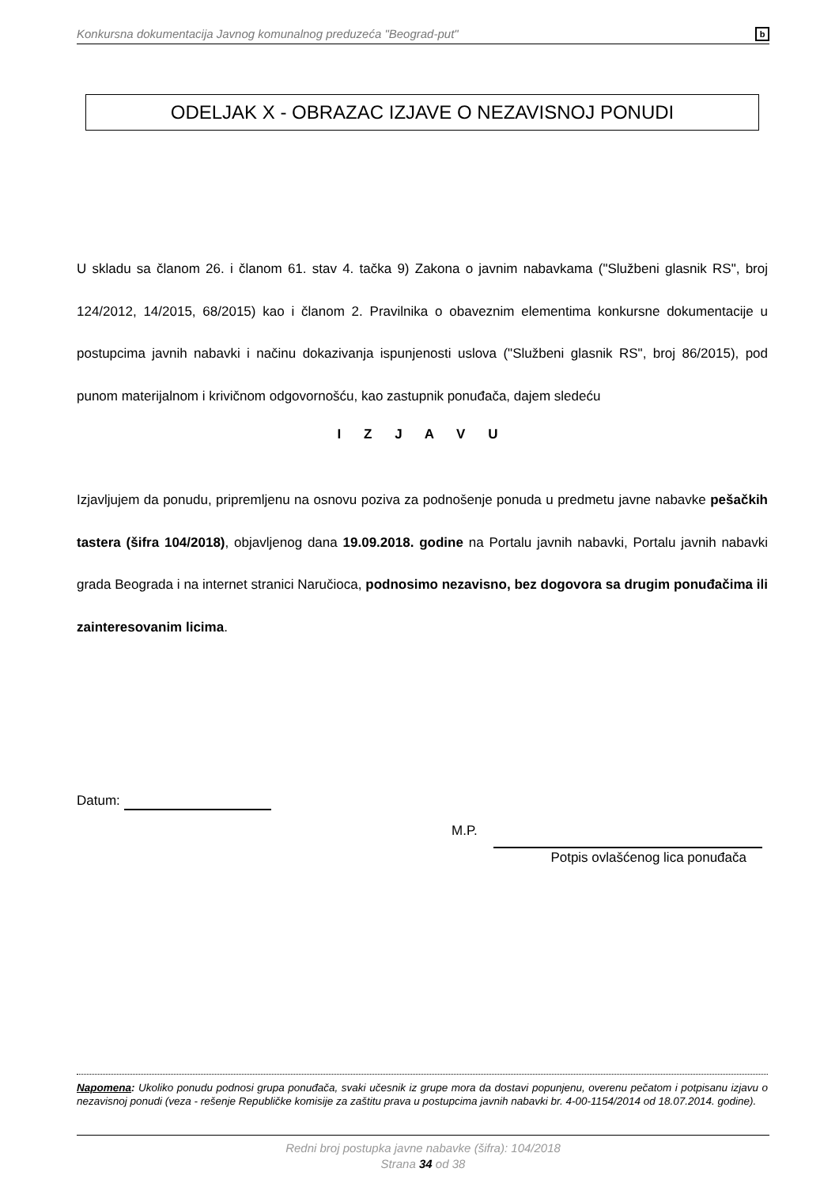Konkursna dokumentacija Javnog komunalnog preduzeća "Beograd-put" b
ODELJAK X - OBRAZAC IZJAVE O NEZAVISNOJ PONUDI
U skladu sa članom 26. i članom 61. stav 4. tačka 9) Zakona o javnim nabavkama ("Službeni glasnik RS", broj 124/2012, 14/2015, 68/2015) kao i članom 2. Pravilnika o obaveznim elementima konkursne dokumentacije u postupcima javnih nabavki i načinu dokazivanja ispunjenosti uslova ("Službeni glasnik RS", broj 86/2015), pod punom materijalnom i krivičnom odgovornošću, kao zastupnik ponuđača, dajem sledeću
I Z J A V U
Izjavljujem da ponudu, pripremljenu na osnovu poziva za podnošenje ponuda u predmetu javne nabavke pešačkih tastera (šifra 104/2018), objavljenog dana 19.09.2018. godine na Portalu javnih nabavki, Portalu javnih nabavki grada Beograda i na internet stranici Naručioca, podnosimo nezavisno, bez dogovora sa drugim ponuđačima ili zainteresovanim licima.
Datum:
M.P.
Potpis ovlašćenog lica ponuđača
Napomena: Ukoliko ponudu podnosi grupa ponuđača, svaki učesnik iz grupe mora da dostavi popunjenu, overenu pečatom i potpisanu izjavu o nezavisnoj ponudi (veza - rešenje Republičke komisije za zaštitu prava u postupcima javnih nabavki br. 4-00-1154/2014 od 18.07.2014. godine).
Redni broj postupka javne nabavke (šifra): 104/2018
Strana 34 od 38